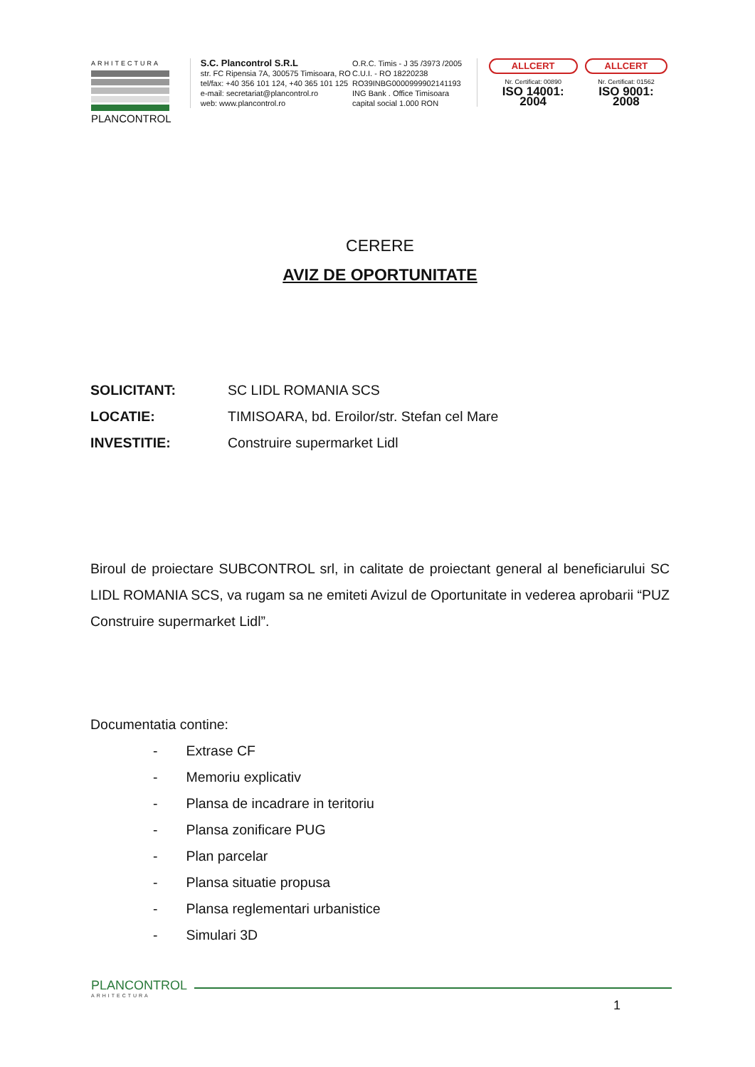ARHITECTURA
PLANCONTROL
S.C. Plancontrol S.R.L
str. FC Ripensia 7A, 300575 Timisoara, RO
tel/fax: +40 356 101 124, +40 365 101 125
e-mail: secretariat@plancontrol.ro
web: www.plancontrol.ro
O.R.C. Timis - J 35 /3973 /2005
C.U.I. - RO 18220238
RO39INBG0000999902141193
ING Bank . Office Timisoara
capital social 1.000 RON
ALLCERT
Nr. Certificat: 00890
ISO 14001: 2004
ALLCERT
Nr. Certificat: 01562
ISO 9001: 2008
CERERE
AVIZ DE OPORTUNITATE
SOLICITANT: SC LIDL ROMANIA SCS
LOCATIE: TIMISOARA, bd. Eroilor/str. Stefan cel Mare
INVESTITIE: Construire supermarket Lidl
Biroul de proiectare SUBCONTROL srl, in calitate de proiectant general al beneficiarului SC LIDL ROMANIA SCS, va rugam sa ne emiteti Avizul de Oportunitate in vederea aprobarii “PUZ Construire supermarket Lidl”.
Documentatia contine:
- Extrase CF
- Memoriu explicativ
- Plansa de incadrare in teritoriu
- Plansa zonificare PUG
- Plan parcelar
- Plansa situatie propusa
- Plansa reglementari urbanistice
- Simulari 3D
PLANCONTROL
ARHITECTURA
1